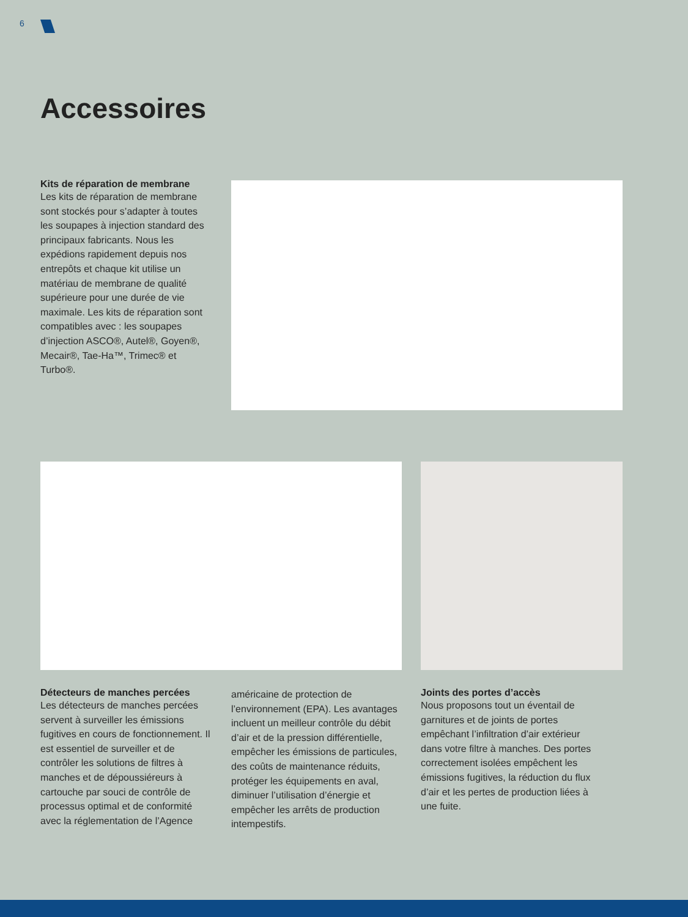6
Accessoires
Kits de réparation de membrane
Les kits de réparation de membrane sont stockés pour s’adapter à toutes les soupapes à injection standard des principaux fabricants. Nous les expédions rapidement depuis nos entrepôts et chaque kit utilise un matériau de membrane de qualité supérieure pour une durée de vie maximale. Les kits de réparation sont compatibles avec : les soupapes d’injection ASCO®, Autel®, Goyen®, Mecair®, Tae-Ha™, Trimec® et Turbo®.
Détecteurs de manches percées
Les détecteurs de manches percées servent à surveiller les émissions fugitives en cours de fonctionnement. Il est essentiel de surveiller et de contrôler les solutions de filtres à manches et de dépoussiéreurs à cartouche par souci de contrôle de processus optimal et de conformité avec la réglementation de l’Agence
américaine de protection de l’environnement (EPA). Les avantages incluent un meilleur contrôle du débit d’air et de la pression différentielle, empêcher les émissions de particules, des coûts de maintenance réduits, protéger les équipements en aval, diminuer l’utilisation d’énergie et empêcher les arrêts de production intempestifs.
Joints des portes d’accès
Nous proposons tout un éventail de garnitures et de joints de portes empêchant l’infiltration d’air extérieur dans votre filtre à manches. Des portes correctement isolées empêchent les émissions fugitives, la réduction du flux d’air et les pertes de production liées à une fuite.